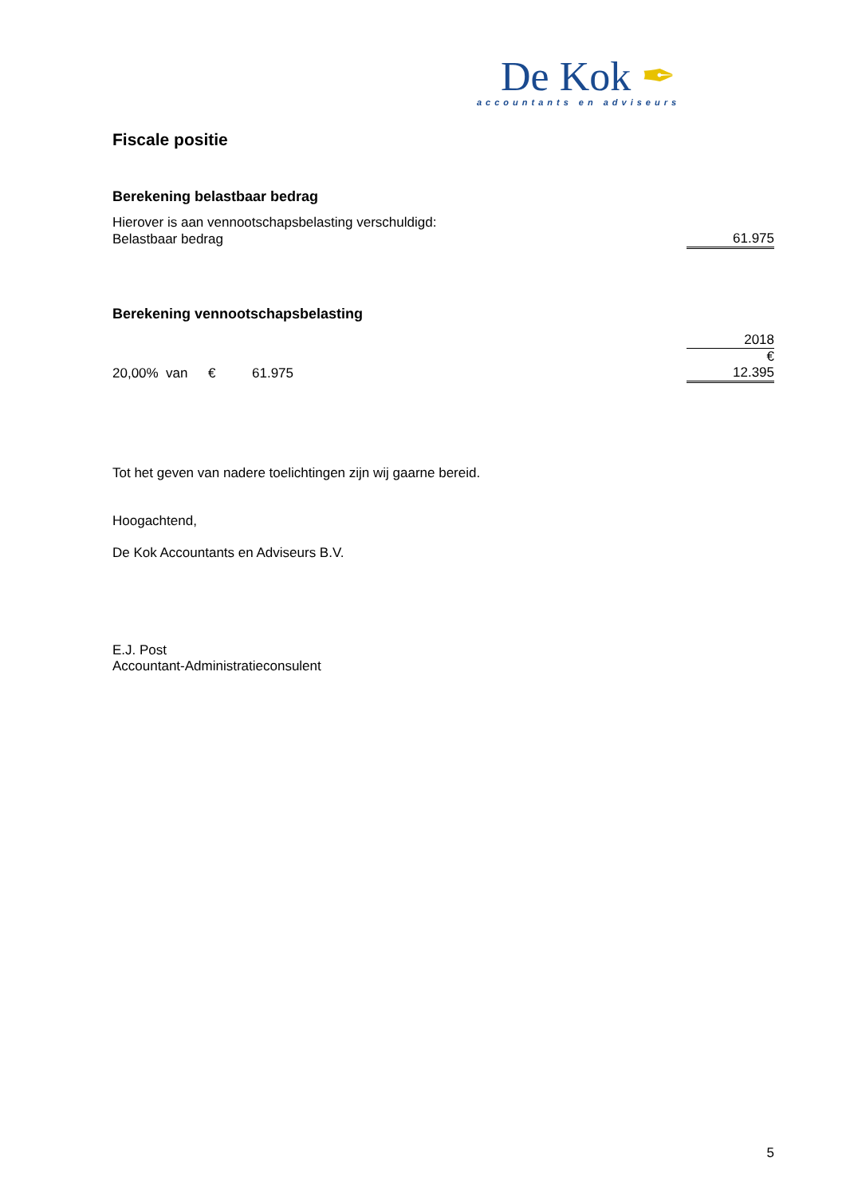De Kok ✒
accountants en adviseurs
Fiscale positie
Berekening belastbaar bedrag
| Hierover is aan vennootschapsbelasting verschuldigd: | |
| Belastbaar bedrag | 61.975 |
Berekening vennootschapsbelasting
| | | | 2018 |
| | | | € |
| 20,00% van | € | 61.975 | 12.395 |
Tot het geven van nadere toelichtingen zijn wij gaarne bereid.
Hoogachtend,
De Kok Accountants en Adviseurs B.V.
E.J. Post
Accountant-Administratieconsulent
5